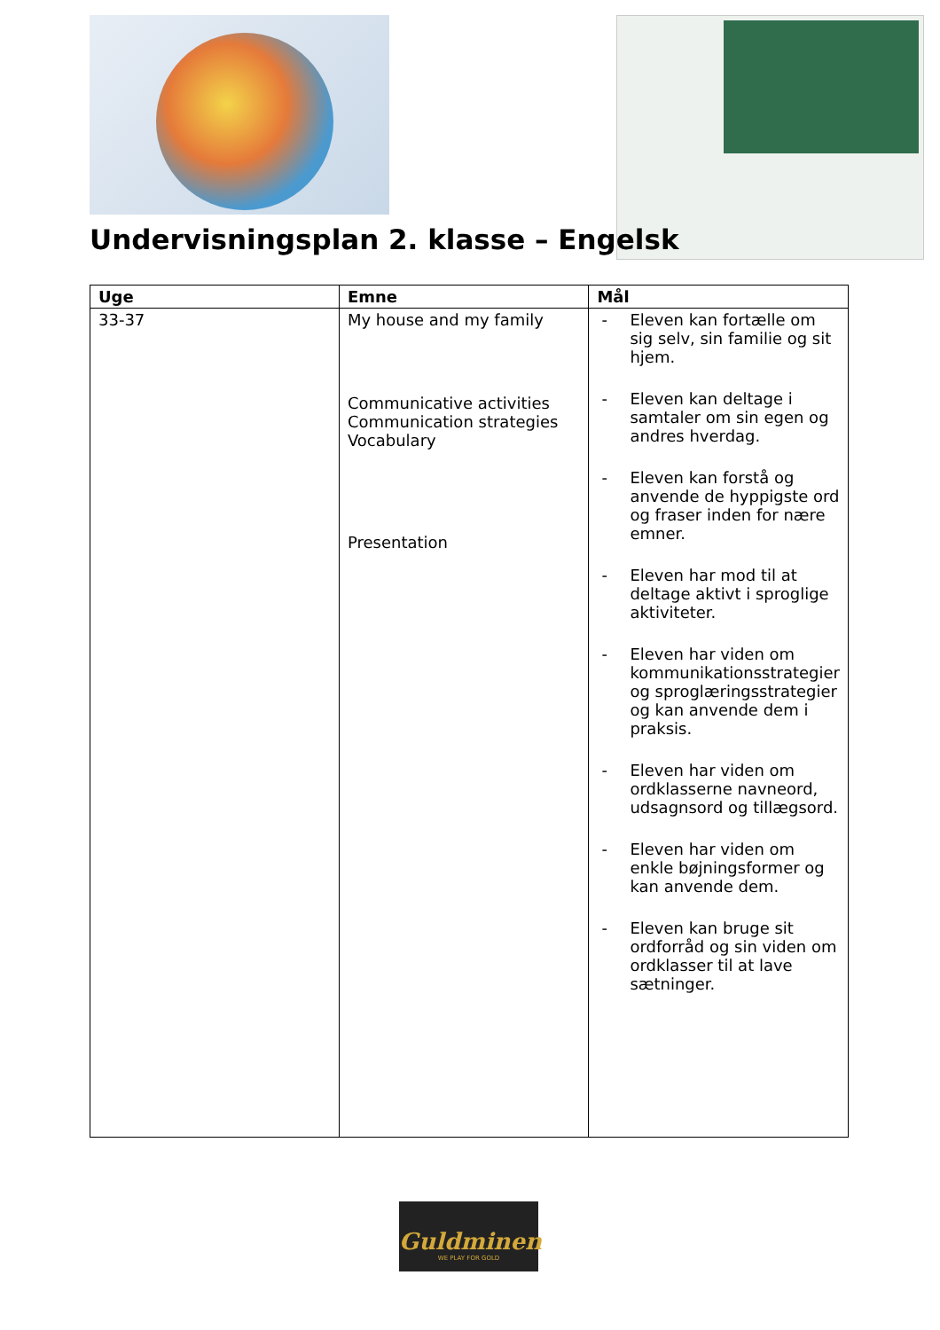Undervisningsplan 2. klasse – Engelsk
| Uge | Emne | Mål |
| --- | --- | --- |
| 33-37 | My house and my family Communicative activities Communication strategies Vocabulary Presentation | - Eleven kan fortælle om sig selv, sin familie og sit hjem. - Eleven kan deltage i samtaler om sin egen og andres hverdag. - Eleven kan forstå og anvende de hyppigste ord og fraser inden for nære emner. - Eleven har mod til at deltage aktivt i sproglige aktiviteter. - Eleven har viden om kommunikationsstrategier og sproglæringsstrategier og kan anvende dem i praksis. - Eleven har viden om ordklasserne navneord, udsagnsord og tillægsord. - Eleven har viden om enkle bøjningsformer og kan anvende dem. - Eleven kan bruge sit ordforråd og sin viden om ordklasser til at lave sætninger. |
Guldminen
WE PLAY FOR GOLD